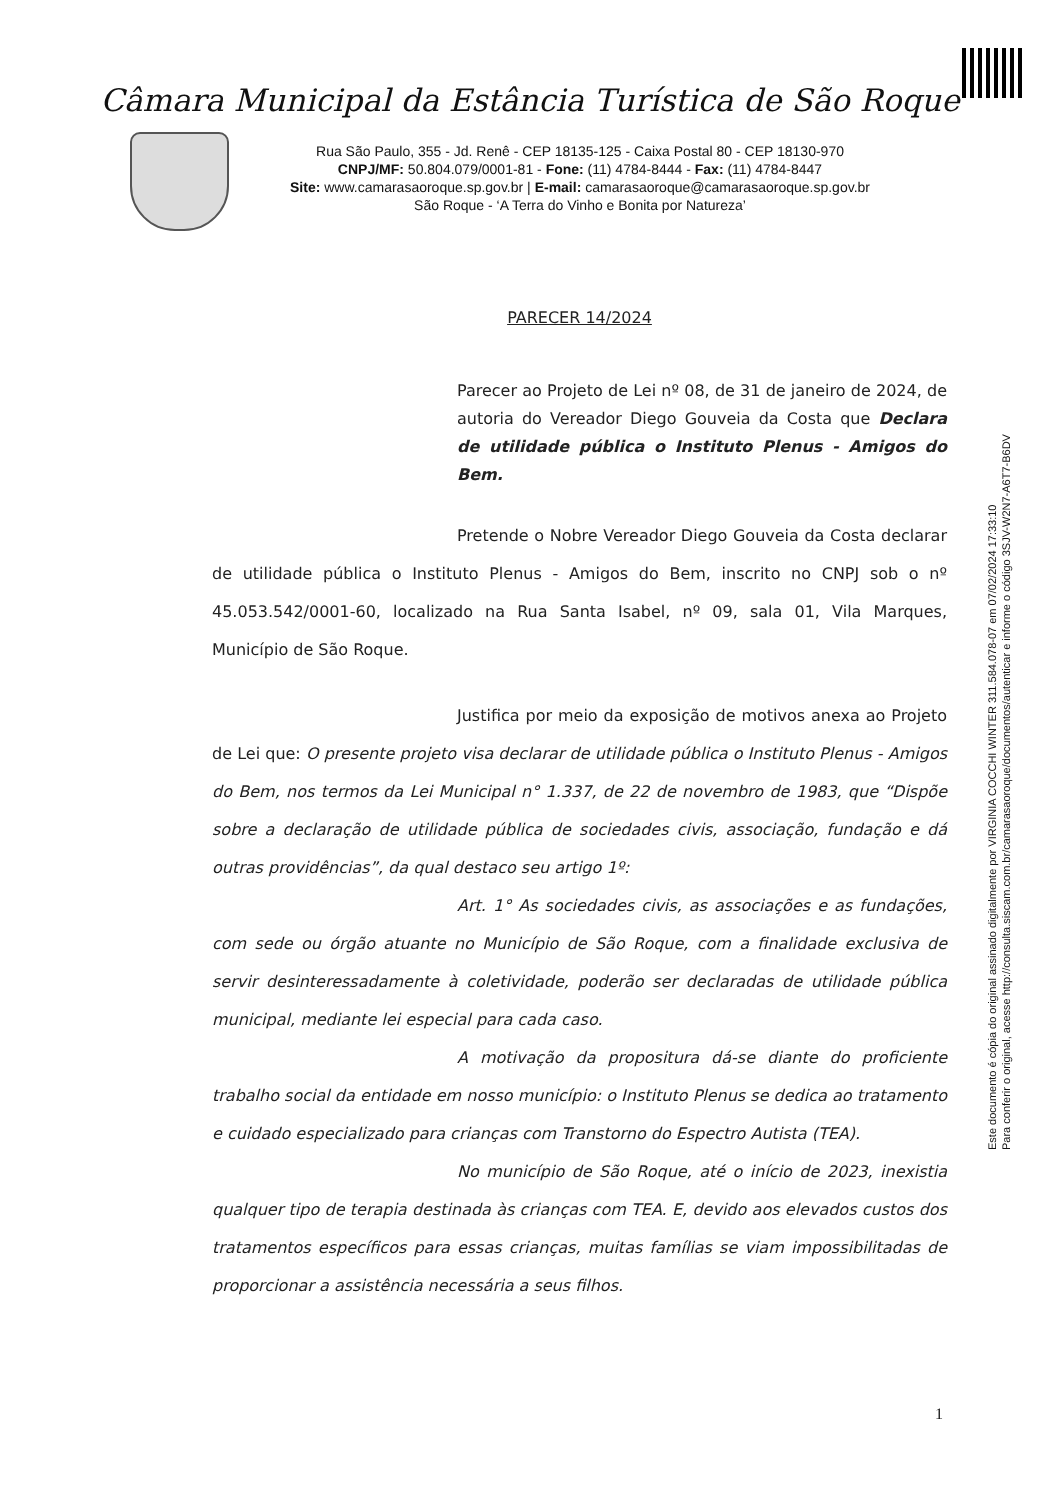Câmara Municipal da Estância Turística de São Roque
Rua São Paulo, 355 - Jd. Renê - CEP 18135-125 - Caixa Postal 80 - CEP 18130-970
CNPJ/MF: 50.804.079/0001-81 - Fone: (11) 4784-8444 - Fax: (11) 4784-8447
Site: www.camarasaoroque.sp.gov.br | E-mail: camarasaoroque@camarasaoroque.sp.gov.br
São Roque - ‘A Terra do Vinho e Bonita por Natureza’
Este documento é cópia do original assinado digitalmente por VIRGINIA COCCHI WINTER 311.584.078-07 em 07/02/2024 17:33:10
Para conferir o original, acesse http://consulta.siscam.com.br/camarasaoroque/documentos/autenticar e informe o código 3SJV-W2N7-A6T7-B6DV
PARECER 14/2024
Parecer ao Projeto de Lei nº 08, de 31 de janeiro de 2024, de autoria do Vereador Diego Gouveia da Costa que Declara de utilidade pública o Instituto Plenus - Amigos do Bem.
Pretende o Nobre Vereador Diego Gouveia da Costa declarar de utilidade pública o Instituto Plenus - Amigos do Bem, inscrito no CNPJ sob o nº 45.053.542/0001-60, localizado na Rua Santa Isabel, nº 09, sala 01, Vila Marques, Município de São Roque.
Justifica por meio da exposição de motivos anexa ao Projeto de Lei que: O presente projeto visa declarar de utilidade pública o Instituto Plenus - Amigos do Bem, nos termos da Lei Municipal n° 1.337, de 22 de novembro de 1983, que “Dispõe sobre a declaração de utilidade pública de sociedades civis, associação, fundação e dá outras providências”, da qual destaco seu artigo 1º:
Art. 1° As sociedades civis, as associações e as fundações, com sede ou órgão atuante no Município de São Roque, com a finalidade exclusiva de servir desinteressadamente à coletividade, poderão ser declaradas de utilidade pública municipal, mediante lei especial para cada caso.
A motivação da propositura dá-se diante do proficiente trabalho social da entidade em nosso município: o Instituto Plenus se dedica ao tratamento e cuidado especializado para crianças com Transtorno do Espectro Autista (TEA).
No município de São Roque, até o início de 2023, inexistia qualquer tipo de terapia destinada às crianças com TEA. E, devido aos elevados custos dos tratamentos específicos para essas crianças, muitas famílias se viam impossibilitadas de proporcionar a assistência necessária a seus filhos.
1